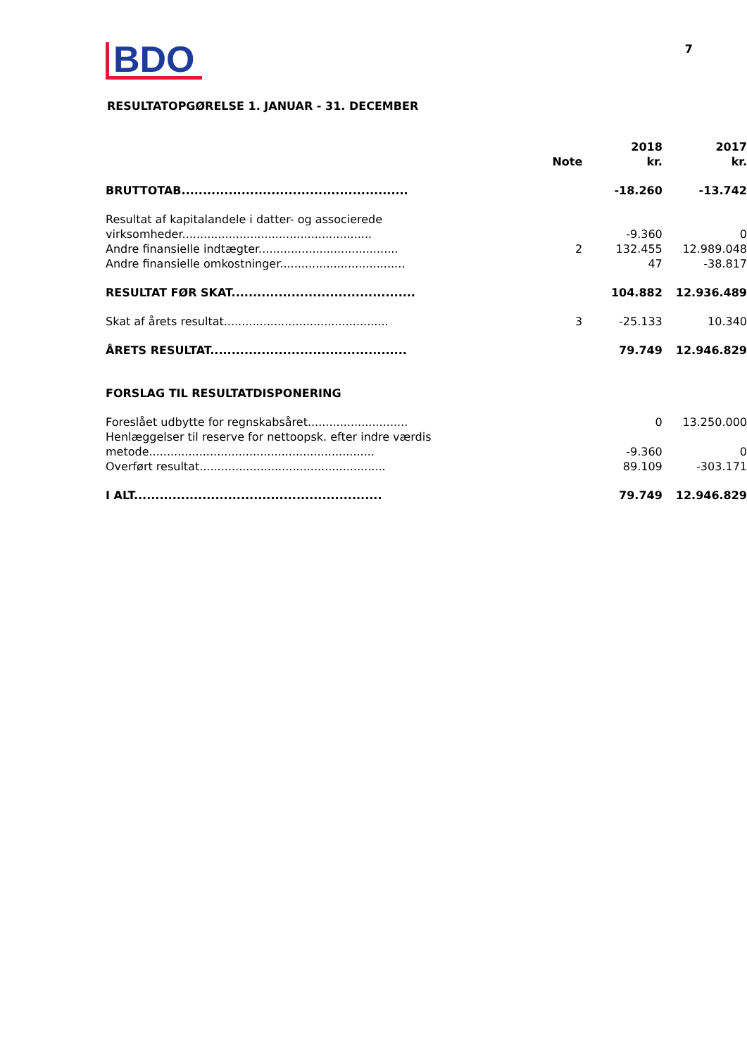BDO
7
RESULTATOPGØRELSE 1. JANUAR - 31. DECEMBER
| | Note | 2018 kr. | 2017 kr. |
| BRUTTOTAB..................................................... | | -18.260 | -13.742 |
| Resultat af kapitalandele i datter- og associerede virksomheder..................................................... | | -9.360 | 0 |
| Andre finansielle indtægter....................................... | 2 | 132.455 | 12.989.048 |
| Andre finansielle omkostninger................................... | | 47 | -38.817 |
| RESULTAT FØR SKAT........................................... | | 104.882 | 12.936.489 |
| Skat af årets resultat.............................................. | 3 | -25.133 | 10.340 |
| ÅRETS RESULTAT.............................................. | | 79.749 | 12.946.829 |
| FORSLAG TIL RESULTATDISPONERING | | | |
| Foreslået udbytte for regnskabsåret............................ | | 0 | 13.250.000 |
| Henlæggelser til reserve for nettoopsk. efter indre værdis metode............................................................... | | -9.360 | 0 |
| Overført resultat.................................................... | | 89.109 | -303.171 |
| I ALT.......................................................... | | 79.749 | 12.946.829 |